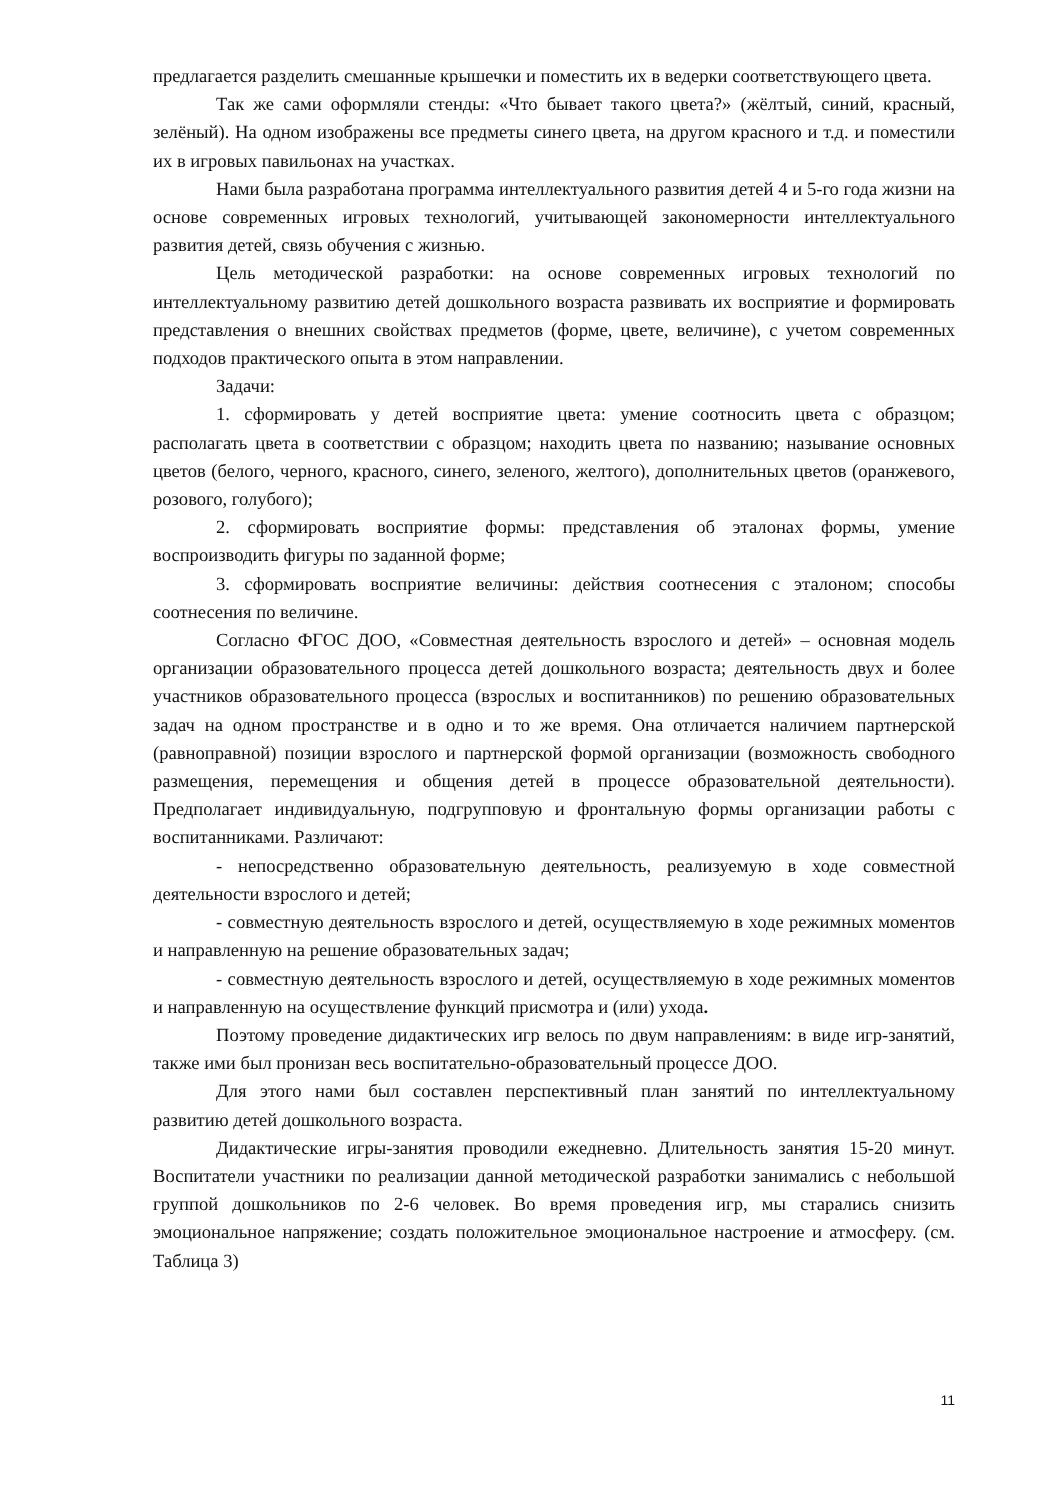предлагается разделить смешанные крышечки и поместить их в ведерки соответствующего цвета.
Так же сами оформляли стенды: «Что бывает такого цвета?» (жёлтый, синий, красный, зелёный). На одном изображены все предметы синего цвета, на другом красного и т.д. и поместили их в игровых павильонах на участках.
Нами была разработана программа интеллектуального развития детей 4 и 5-го года жизни на основе современных игровых технологий, учитывающей закономерности интеллектуального развития детей, связь обучения с жизнью.
Цель методической разработки: на основе современных игровых технологий по интеллектуальному развитию детей дошкольного возраста развивать их восприятие и формировать представления о внешних свойствах предметов (форме, цвете, величине), с учетом современных подходов практического опыта в этом направлении.
Задачи:
1. сформировать у детей восприятие цвета: умение соотносить цвета с образцом; располагать цвета в соответствии с образцом; находить цвета по названию; называние основных цветов (белого, черного, красного, синего, зеленого, желтого), дополнительных цветов (оранжевого, розового, голубого);
2. сформировать восприятие формы: представления об эталонах формы, умение воспроизводить фигуры по заданной форме;
3. сформировать восприятие величины: действия соотнесения с эталоном; способы соотнесения по величине.
Согласно ФГОС ДОО, «Совместная деятельность взрослого и детей» – основная модель организации образовательного процесса детей дошкольного возраста; деятельность двух и более участников образовательного процесса (взрослых и воспитанников) по решению образовательных задач на одном пространстве и в одно и то же время. Она отличается наличием партнерской (равноправной) позиции взрослого и партнерской формой организации (возможность свободного размещения, перемещения и общения детей в процессе образовательной деятельности). Предполагает индивидуальную, подгрупповую и фронтальную формы организации работы с воспитанниками. Различают:
- непосредственно образовательную деятельность, реализуемую в ходе совместной деятельности взрослого и детей;
- совместную деятельность взрослого и детей, осуществляемую в ходе режимных моментов и направленную на решение образовательных задач;
- совместную деятельность взрослого и детей, осуществляемую в ходе режимных моментов и направленную на осуществление функций присмотра и (или) ухода.
Поэтому проведение дидактических игр велось по двум направлениям: в виде игр-занятий, также ими был пронизан весь воспитательно-образовательный процессе ДОО.
Для этого нами был составлен перспективный план занятий по интеллектуальному развитию детей дошкольного возраста.
Дидактические игры-занятия проводили ежедневно. Длительность занятия 15-20 минут. Воспитатели участники по реализации данной методической разработки занимались с небольшой группой дошкольников по 2-6 человек. Во время проведения игр, мы старались снизить эмоциональное напряжение; создать положительное эмоциональное настроение и атмосферу. (см. Таблица 3)
11